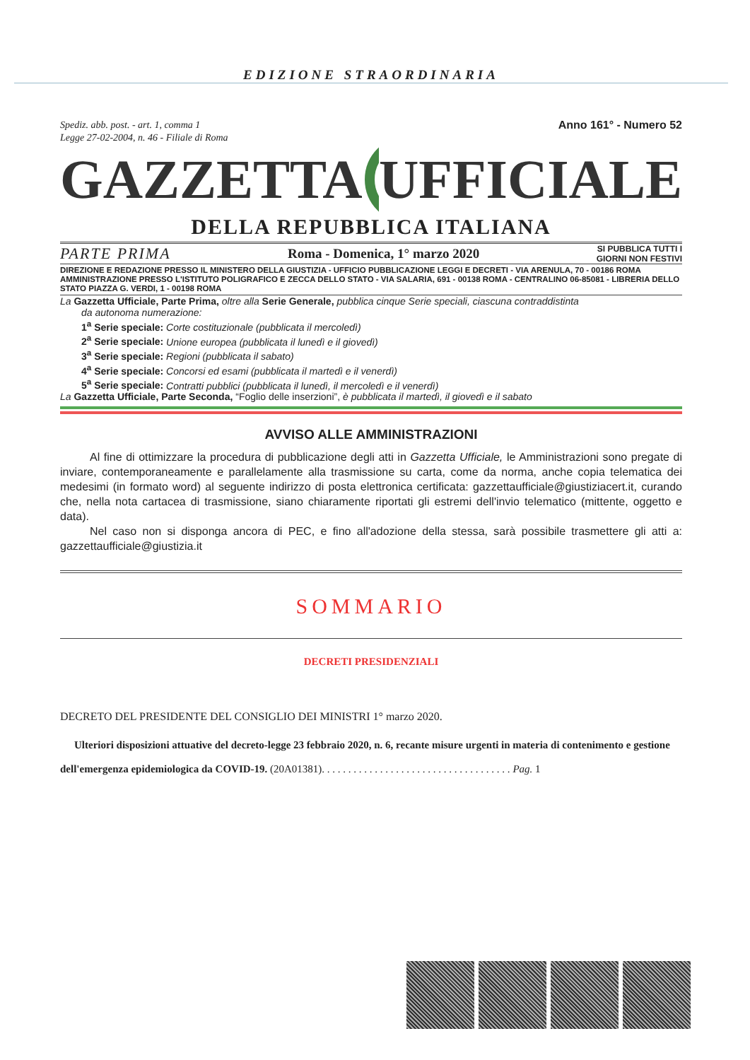EDIZIONE STRAORDINARIA
Spediz. abb. post. - art. 1, comma 1
Legge 27-02-2004, n. 46 - Filiale di Roma
Anno 161° - Numero 52
GAZZETTA UFFICIALE
DELLA REPUBBLICA ITALIANA
PARTE PRIMA Roma - Domenica, 1° marzo 2020 SI PUBBLICA TUTTI I
GIORNI NON FESTIVI
DIREZIONE E REDAZIONE PRESSO IL MINISTERO DELLA GIUSTIZIA - UFFICIO PUBBLICAZIONE LEGGI E DECRETI - VIA ARENULA, 70 - 00186 ROMA AMMINISTRAZIONE PRESSO L'ISTITUTO POLIGRAFICO E ZECCA DELLO STATO - VIA SALARIA, 691 - 00138 ROMA - CENTRALINO 06-85081 - LIBRERIA DELLO STATO PIAZZA G. VERDI, 1 - 00198 ROMA
La Gazzetta Ufficiale, Parte Prima, oltre alla Serie Generale, pubblica cinque Serie speciali, ciascuna contraddistinta
da autonoma numerazione:
1<sup>a</sup> Serie speciale: Corte costituzionale (pubblicata il mercoledì)
2<sup>a</sup> Serie speciale: Unione europea (pubblicata il lunedì e il giovedì)
3<sup>a</sup> Serie speciale: Regioni (pubblicata il sabato)
4<sup>a</sup> Serie speciale: Concorsi ed esami (pubblicata il martedì e il venerdì)
5<sup>a</sup> Serie speciale: Contratti pubblici (pubblicata il lunedì, il mercoledì e il venerdì)
La Gazzetta Ufficiale, Parte Seconda, “Foglio delle inserzioni”, è pubblicata il martedì, il giovedì e il sabato
AVVISO ALLE AMMINISTRAZIONI
Al fine di ottimizzare la procedura di pubblicazione degli atti in Gazzetta Ufficiale, le Amministrazioni sono pregate di inviare, contemporaneamente e parallelamente alla trasmissione su carta, come da norma, anche copia telematica dei medesimi (in formato word) al seguente indirizzo di posta elettronica certificata: gazzettaufficiale@giustiziacert.it, curando che, nella nota cartacea di trasmissione, siano chiaramente riportati gli estremi dell'invio telematico (mittente, oggetto e data).
Nel caso non si disponga ancora di PEC, e fino all'adozione della stessa, sarà possibile trasmettere gli atti a: gazzettaufficiale@giustizia.it
SOMMARIO
DECRETI PRESIDENZIALI
DECRETO DEL PRESIDENTE DEL CONSIGLIO DEI MINISTRI 1° marzo 2020.
Ulteriori disposizioni attuative del decreto-legge 23 febbraio 2020, n. 6, recante misure urgenti in materia di contenimento e gestione dell'emergenza epidemiologica da COVID-19. (20A01381). . . . . . . . . . . . . . . . . . . . . . . . . . . . . . . . . . . . Pag. 1